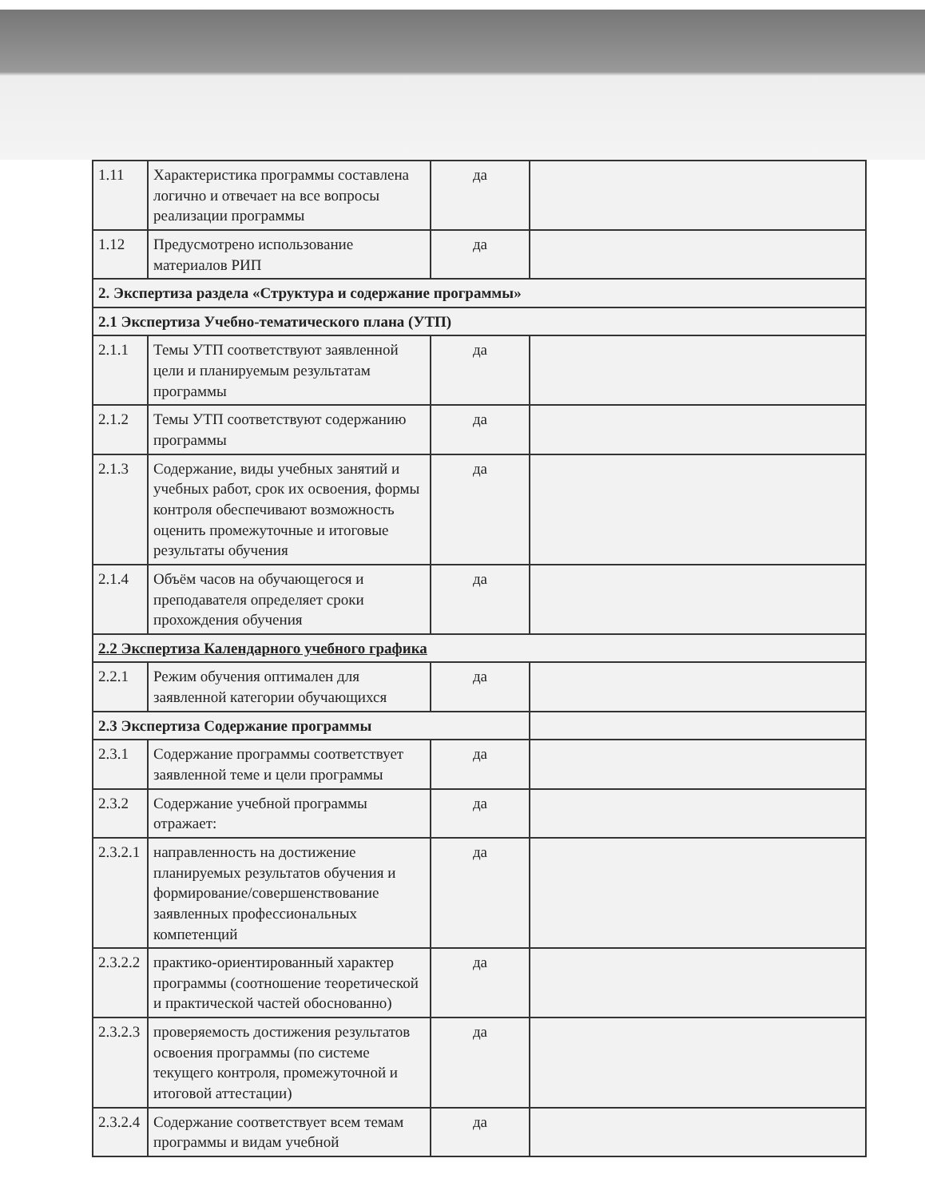| 1.11 | Характеристика программы составлена логично и отвечает на все вопросы реализации программы | да | |
| 1.12 | Предусмотрено использование материалов РИП | да | |
| 2. Экспертиза раздела «Структура и содержание программы» | | | |
| 2.1 Экспертиза Учебно-тематического плана (УТП) | | | |
| 2.1.1 | Темы УТП соответствуют заявленной цели и планируемым результатам программы | да | |
| 2.1.2 | Темы УТП соответствуют содержанию программы | да | |
| 2.1.3 | Содержание, виды учебных занятий и учебных работ, срок их освоения, формы контроля обеспечивают возможность оценить промежуточные и итоговые результаты обучения | да | |
| 2.1.4 | Объём часов на обучающегося и преподавателя определяет сроки прохождения обучения | да | |
| 2.2 Экспертиза Календарного учебного графика | | | |
| 2.2.1 | Режим обучения оптимален для заявленной категории обучающихся | да | |
| 2.3 Экспертиза Содержание программы | | | |
| 2.3.1 | Содержание программы соответствует заявленной теме и цели программы | да | |
| 2.3.2 | Содержание учебной программы отражает: | да | |
| 2.3.2.1 | направленность на достижение планируемых результатов обучения и формирование/совершенствование заявленных профессиональных компетенций | да | |
| 2.3.2.2 | практико-ориентированный характер программы (соотношение теоретической и практической частей обоснованно) | да | |
| 2.3.2.3 | проверяемость достижения результатов освоения программы (по системе текущего контроля, промежуточной и итоговой аттестации) | да | |
| 2.3.2.4 | Содержание соответствует всем темам программы и видам учебной | да | |